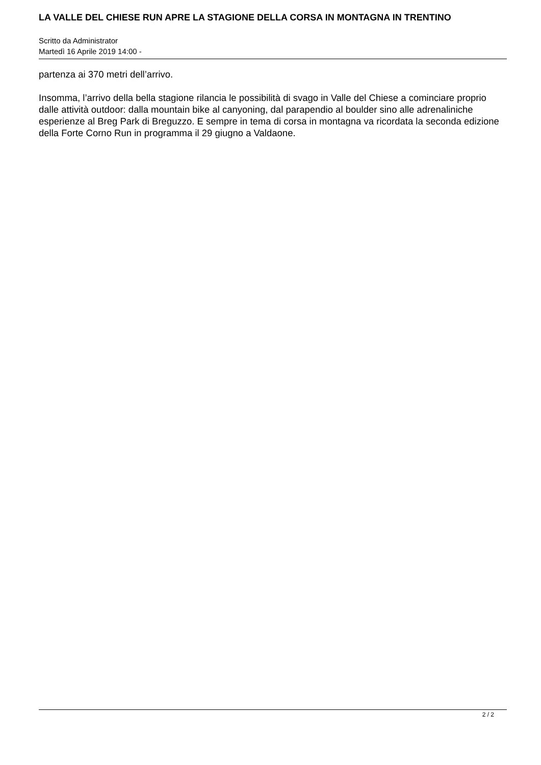LA VALLE DEL CHIESE RUN APRE LA STAGIONE DELLA CORSA IN MONTAGNA IN TRENTINO
Scritto da Administrator
Martedì 16 Aprile 2019 14:00 -
partenza ai 370 metri dell’arrivo.
Insomma, l’arrivo della bella stagione rilancia le possibilità di svago in Valle del Chiese a cominciare proprio dalle attività outdoor: dalla mountain bike al canyoning, dal parapendio al boulder sino alle adrenaliniche esperienze al Breg Park di Breguzzo. E sempre in tema di corsa in montagna va ricordata la seconda edizione della Forte Corno Run in programma il 29 giugno a Valdaone.
2 / 2